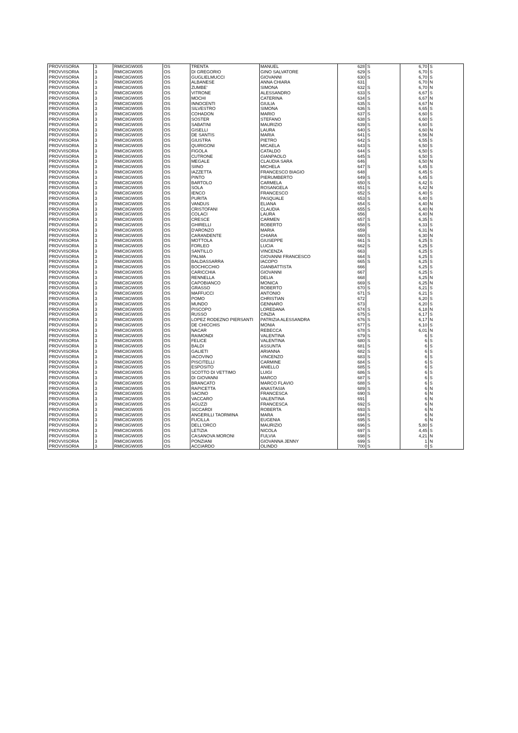| PROVVISORIA | 3 | RMIC8GW005 | OS | TRENTA | MANUEL | 628 | S | 6,70 | S |
| PROVVISORIA | 3 | RMIC8GW005 | OS | DI GREGORIO | GINO SALVATORE | 629 | S | 6,70 | S |
| PROVVISORIA | 3 | RMIC8GW005 | OS | GUGLIELMUCCI | GIOVANNI | 630 | S | 6,70 | S |
| PROVVISORIA | 3 | RMIC8GW005 | OS | ALBANESE | ANNA CHIARA | 631 | | 6,70 | N |
| PROVVISORIA | 3 | RMIC8GW005 | OS | ZUMBE' | SIMONA | 632 | S | 6,70 | N |
| PROVVISORIA | 3 | RMIC8GW005 | OS | VITRONE | ALESSANDRO | 633 | S | 6,67 | S |
| PROVVISORIA | 3 | RMIC8GW005 | OS | MOCHI | CATERINA | 634 | S | 6,67 | N |
| PROVVISORIA | 3 | RMIC8GW005 | OS | INNOCENTI | GIULIA | 635 | S | 6,67 | N |
| PROVVISORIA | 3 | RMIC8GW005 | OS | SILVESTRO | SIMONA | 636 | S | 6,65 | S |
| PROVVISORIA | 3 | RMIC8GW005 | OS | COHADON | MARIO | 637 | S | 6,60 | S |
| PROVVISORIA | 3 | RMIC8GW005 | OS | SOSTER | STEFANO | 638 | S | 6,60 | S |
| PROVVISORIA | 3 | RMIC8GW005 | OS | SABATINI | MAURIZIO | 639 | S | 6,60 | S |
| PROVVISORIA | 3 | RMIC8GW005 | OS | GISELLI | LAURA | 640 | S | 6,60 | N |
| PROVVISORIA | 3 | RMIC8GW005 | OS | DE SANTIS | MARIA | 641 | S | 6,56 | N |
| PROVVISORIA | 3 | RMIC8GW005 | OS | GIUSTRA | PIETRO | 642 | S | 6,55 | S |
| PROVVISORIA | 3 | RMIC8GW005 | OS | QUIRIGONI | MICAELA | 643 | S | 6,50 | S |
| PROVVISORIA | 3 | RMIC8GW005 | OS | FIGOLA | CATALDO | 644 | S | 6,50 | S |
| PROVVISORIA | 3 | RMIC8GW005 | OS | CUTRONE | GIANPAOLO | 645 | S | 6,50 | S |
| PROVVISORIA | 3 | RMIC8GW005 | OS | MEGALE | CLAUDIA SARA | 646 | | 6,50 | N |
| PROVVISORIA | 3 | RMIC8GW005 | OS | SIINO | MICHELA | 647 | S | 6,45 | S |
| PROVVISORIA | 3 | RMIC8GW005 | OS | IAZZETTA | FRANCESCO BIAGIO | 648 | | 6,45 | S |
| PROVVISORIA | 3 | RMIC8GW005 | OS | PINTO | PIERUMBERTO | 649 | S | 6,45 | S |
| PROVVISORIA | 3 | RMIC8GW005 | OS | BARTOLO | CARMELA | 650 | S | 6,42 | S |
| PROVVISORIA | 3 | RMIC8GW005 | OS | SOLA | ROSANGELA | 651 | S | 6,42 | N |
| PROVVISORIA | 3 | RMIC8GW005 | OS | IENCO | FRANCESCO | 652 | S | 6,40 | S |
| PROVVISORIA | 3 | RMIC8GW005 | OS | PURITA | PASQUALE | 653 | S | 6,40 | S |
| PROVVISORIA | 3 | RMIC8GW005 | OS | VANDUS | ELIANA | 654 | S | 6,40 | N |
| PROVVISORIA | 3 | RMIC8GW005 | OS | CRISTOFANI | CLAUDIA | 655 | S | 6,40 | N |
| PROVVISORIA | 3 | RMIC8GW005 | OS | COLACI | LAURA | 656 | | 6,40 | N |
| PROVVISORIA | 3 | RMIC8GW005 | OS | CRESCE | CARMEN | 657 | S | 6,35 | S |
| PROVVISORIA | 3 | RMIC8GW005 | OS | GHIRELLI | ROBERTO | 658 | S | 6,33 | S |
| PROVVISORIA | 3 | RMIC8GW005 | OS | D'ARONZO | MARIA | 659 | | 6,31 | N |
| PROVVISORIA | 3 | RMIC8GW005 | OS | CARANDENTE | CHIARA | 660 | S | 6,30 | N |
| PROVVISORIA | 3 | RMIC8GW005 | OS | MOTTOLA | GIUSEPPE | 661 | S | 6,25 | S |
| PROVVISORIA | 3 | RMIC8GW005 | OS | FORLEO | LUCIA | 662 | S | 6,25 | S |
| PROVVISORIA | 3 | RMIC8GW005 | OS | SANTILLO | VINCENZA | 663 | | 6,25 | S |
| PROVVISORIA | 3 | RMIC8GW005 | OS | PALMA | GIOVANNI FRANCESCO | 664 | S | 6,25 | S |
| PROVVISORIA | 3 | RMIC8GW005 | OS | BALDASSARRA | IACOPO | 665 | S | 6,25 | S |
| PROVVISORIA | 3 | RMIC8GW005 | OS | BOCHICCHIO | GIANBATTISTA | 666 | | 6,25 | S |
| PROVVISORIA | 3 | RMIC8GW005 | OS | CARICCHIA | GIOVANNI | 667 | | 6,25 | S |
| PROVVISORIA | 3 | RMIC8GW005 | OS | RENNELLA | DELIA | 668 | | 6,25 | N |
| PROVVISORIA | 3 | RMIC8GW005 | OS | CAPOBIANCO | MONICA | 669 | S | 6,25 | N |
| PROVVISORIA | 3 | RMIC8GW005 | OS | GRASSO | ROBERTO | 670 | S | 6,21 | S |
| PROVVISORIA | 3 | RMIC8GW005 | OS | MAFFUCCI | ANTONIO | 671 | S | 6,21 | S |
| PROVVISORIA | 3 | RMIC8GW005 | OS | POMO | CHRISTIAN | 672 | | 6,20 | S |
| PROVVISORIA | 3 | RMIC8GW005 | OS | MUNDO | GENNARO | 673 | | 6,20 | S |
| PROVVISORIA | 3 | RMIC8GW005 | OS | PISCOPO | LOREDANA | 674 | S | 6,18 | N |
| PROVVISORIA | 3 | RMIC8GW005 | OS | RUSSO | CINZIA | 675 | S | 6,17 | S |
| PROVVISORIA | 3 | RMIC8GW005 | OS | LOPEZ RODEZNO PIERSANTI | PATRIZIA ALESSANDRA | 676 | S | 6,17 | N |
| PROVVISORIA | 3 | RMIC8GW005 | OS | DE CHICCHIS | MONIA | 677 | S | 6,10 | S |
| PROVVISORIA | 3 | RMIC8GW005 | OS | NACAR | REBECCA | 678 | S | 6,01 | N |
| PROVVISORIA | 3 | RMIC8GW005 | OS | RAIMONDI | VALENTINA | 679 | S | 6 | S |
| PROVVISORIA | 3 | RMIC8GW005 | OS | FELICE | VALENTINA | 680 | S | 6 | S |
| PROVVISORIA | 3 | RMIC8GW005 | OS | BALDI | ASSUNTA | 681 | S | 6 | S |
| PROVVISORIA | 3 | RMIC8GW005 | OS | GALIETI | ARIANNA | 682 | S | 6 | S |
| PROVVISORIA | 3 | RMIC8GW005 | OS | IACOVINO | VINCENZO | 683 | S | 6 | S |
| PROVVISORIA | 3 | RMIC8GW005 | OS | PISCITELLI | CARMINE | 684 | S | 6 | S |
| PROVVISORIA | 3 | RMIC8GW005 | OS | ESPOSITO | ANIELLO | 685 | S | 6 | S |
| PROVVISORIA | 3 | RMIC8GW005 | OS | SCOTTO DI VETTIMO | LUIGI | 686 | S | 6 | S |
| PROVVISORIA | 3 | RMIC8GW005 | OS | DI GIOVANNI | MARCO | 687 | S | 6 | S |
| PROVVISORIA | 3 | RMIC8GW005 | OS | BRANCATO | MARCO FLAVIO | 688 | S | 6 | S |
| PROVVISORIA | 3 | RMIC8GW005 | OS | RAPICETTA | ANASTASIA | 689 | S | 6 | N |
| PROVVISORIA | 3 | RMIC8GW005 | OS | SACINO | FRANCESCA | 690 | S | 6 | N |
| PROVVISORIA | 3 | RMIC8GW005 | OS | VACCARO | VALENTINA | 691 | | 6 | N |
| PROVVISORIA | 3 | RMIC8GW005 | OS | AGUZZI | FRANCESCA | 692 | S | 6 | N |
| PROVVISORIA | 3 | RMIC8GW005 | OS | SICCARDI | ROBERTA | 693 | S | 6 | N |
| PROVVISORIA | 3 | RMIC8GW005 | OS | ANGERILLI TAORMINA | MARA | 694 | S | 6 | N |
| PROVVISORIA | 3 | RMIC8GW005 | OS | FUCILLA | EUGENIA | 695 | S | 6 | N |
| PROVVISORIA | 3 | RMIC8GW005 | OS | DELL'ORCO | MAURIZIO | 696 | S | 5,80 | S |
| PROVVISORIA | 3 | RMIC8GW005 | OS | LETIZIA | NICOLA | 697 | S | 4,45 | S |
| PROVVISORIA | 3 | RMIC8GW005 | OS | CASANOVA MORONI | FULVIA | 698 | S | 4,21 | N |
| PROVVISORIA | 3 | RMIC8GW005 | OS | PONZIANI | GIOVANNA JENNY | 699 | S | 1 | N |
| PROVVISORIA | 3 | RMIC8GW005 | OS | ACCIARDO | OLINDO | 700 | S | 0 | S |